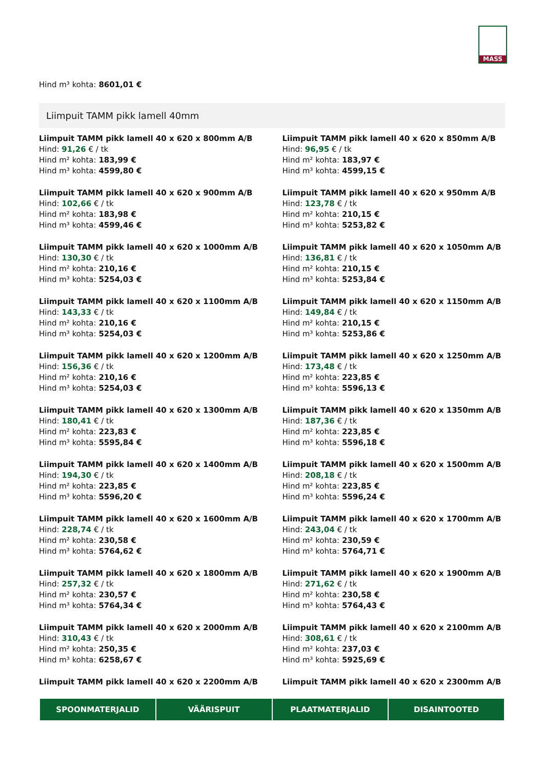MASS
Hind m³ kohta: 8601,01 €
Liimpuit TAMM pikk lamell 40mm
Liimpuit TAMM pikk lamell 40 x 620 x 800mm A/B
Hind: 91,26 € / tk
Hind m² kohta: 183,99 €
Hind m³ kohta: 4599,80 €
Liimpuit TAMM pikk lamell 40 x 620 x 850mm A/B
Hind: 96,95 € / tk
Hind m² kohta: 183,97 €
Hind m³ kohta: 4599,15 €
Liimpuit TAMM pikk lamell 40 x 620 x 900mm A/B
Hind: 102,66 € / tk
Hind m² kohta: 183,98 €
Hind m³ kohta: 4599,46 €
Liimpuit TAMM pikk lamell 40 x 620 x 950mm A/B
Hind: 123,78 € / tk
Hind m² kohta: 210,15 €
Hind m³ kohta: 5253,82 €
Liimpuit TAMM pikk lamell 40 x 620 x 1000mm A/B
Hind: 130,30 € / tk
Hind m² kohta: 210,16 €
Hind m³ kohta: 5254,03 €
Liimpuit TAMM pikk lamell 40 x 620 x 1050mm A/B
Hind: 136,81 € / tk
Hind m² kohta: 210,15 €
Hind m³ kohta: 5253,84 €
Liimpuit TAMM pikk lamell 40 x 620 x 1100mm A/B
Hind: 143,33 € / tk
Hind m² kohta: 210,16 €
Hind m³ kohta: 5254,03 €
Liimpuit TAMM pikk lamell 40 x 620 x 1150mm A/B
Hind: 149,84 € / tk
Hind m² kohta: 210,15 €
Hind m³ kohta: 5253,86 €
Liimpuit TAMM pikk lamell 40 x 620 x 1200mm A/B
Hind: 156,36 € / tk
Hind m² kohta: 210,16 €
Hind m³ kohta: 5254,03 €
Liimpuit TAMM pikk lamell 40 x 620 x 1250mm A/B
Hind: 173,48 € / tk
Hind m² kohta: 223,85 €
Hind m³ kohta: 5596,13 €
Liimpuit TAMM pikk lamell 40 x 620 x 1300mm A/B
Hind: 180,41 € / tk
Hind m² kohta: 223,83 €
Hind m³ kohta: 5595,84 €
Liimpuit TAMM pikk lamell 40 x 620 x 1350mm A/B
Hind: 187,36 € / tk
Hind m² kohta: 223,85 €
Hind m³ kohta: 5596,18 €
Liimpuit TAMM pikk lamell 40 x 620 x 1400mm A/B
Hind: 194,30 € / tk
Hind m² kohta: 223,85 €
Hind m³ kohta: 5596,20 €
Liimpuit TAMM pikk lamell 40 x 620 x 1500mm A/B
Hind: 208,18 € / tk
Hind m² kohta: 223,85 €
Hind m³ kohta: 5596,24 €
Liimpuit TAMM pikk lamell 40 x 620 x 1600mm A/B
Hind: 228,74 € / tk
Hind m² kohta: 230,58 €
Hind m³ kohta: 5764,62 €
Liimpuit TAMM pikk lamell 40 x 620 x 1700mm A/B
Hind: 243,04 € / tk
Hind m² kohta: 230,59 €
Hind m³ kohta: 5764,71 €
Liimpuit TAMM pikk lamell 40 x 620 x 1800mm A/B
Hind: 257,32 € / tk
Hind m² kohta: 230,57 €
Hind m³ kohta: 5764,34 €
Liimpuit TAMM pikk lamell 40 x 620 x 1900mm A/B
Hind: 271,62 € / tk
Hind m² kohta: 230,58 €
Hind m³ kohta: 5764,43 €
Liimpuit TAMM pikk lamell 40 x 620 x 2000mm A/B
Hind: 310,43 € / tk
Hind m² kohta: 250,35 €
Hind m³ kohta: 6258,67 €
Liimpuit TAMM pikk lamell 40 x 620 x 2100mm A/B
Hind: 308,61 € / tk
Hind m² kohta: 237,03 €
Hind m³ kohta: 5925,69 €
Liimpuit TAMM pikk lamell 40 x 620 x 2200mm A/B
Liimpuit TAMM pikk lamell 40 x 620 x 2300mm A/B
SPOONMATERJALID VÄÄRISPUIT PLAATMATERJALID DISAINTOOTED